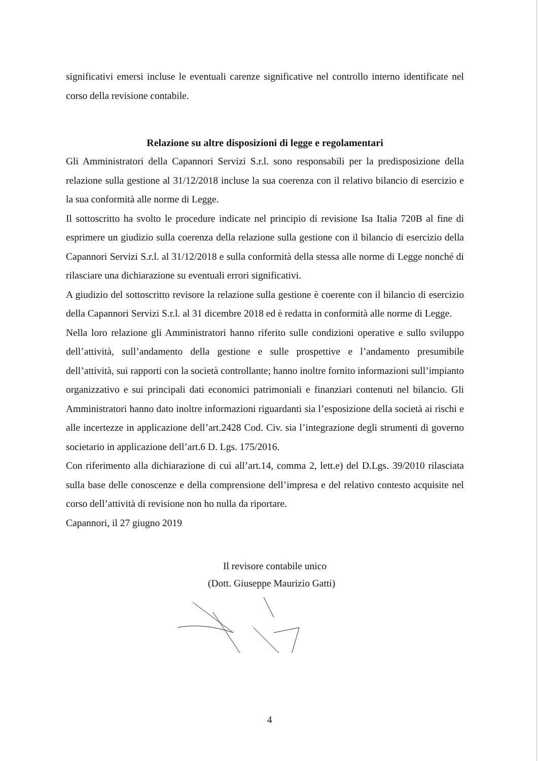significativi emersi incluse le eventuali carenze significative nel controllo interno identificate nel corso della revisione contabile.
Relazione su altre disposizioni di legge e regolamentari
Gli Amministratori della Capannori Servizi S.r.l. sono responsabili per la predisposizione della relazione sulla gestione al 31/12/2018 incluse la sua coerenza con il relativo bilancio di esercizio e la sua conformità alle norme di Legge.
Il sottoscritto ha svolto le procedure indicate nel principio di revisione Isa Italia 720B al fine di esprimere un giudizio sulla coerenza della relazione sulla gestione con il bilancio di esercizio della Capannori Servizi S.r.l. al 31/12/2018 e sulla conformità della stessa alle norme di Legge nonché di rilasciare una dichiarazione su eventuali errori significativi.
A giudizio del sottoscritto revisore la relazione sulla gestione è coerente con il bilancio di esercizio della Capannori Servizi S.r.l. al 31 dicembre 2018 ed è redatta in conformità alle norme di Legge.
Nella loro relazione gli Amministratori hanno riferito sulle condizioni operative e sullo sviluppo dell’attività, sull’andamento della gestione e sulle prospettive e l’andamento presumibile dell’attività, sui rapporti con la società controllante; hanno inoltre fornito informazioni sull’impianto organizzativo e sui principali dati economici patrimoniali e finanziari contenuti nel bilancio. Gli Amministratori hanno dato inoltre informazioni riguardanti sia l’esposizione della società ai rischi e alle incertezze in applicazione dell’art.2428 Cod. Civ. sia l’integrazione degli strumenti di governo societario in applicazione dell’art.6 D. Lgs. 175/2016.
Con riferimento alla dichiarazione di cui all’art.14, comma 2, lett.e) del D.Lgs. 39/2010 rilasciata sulla base delle conoscenze e della comprensione dell’impresa e del relativo contesto acquisite nel corso dell’attività di revisione non ho nulla da riportare.
Capannori, il 27 giugno 2019
Il revisore contabile unico
(Dott. Giuseppe Maurizio Gatti)
4